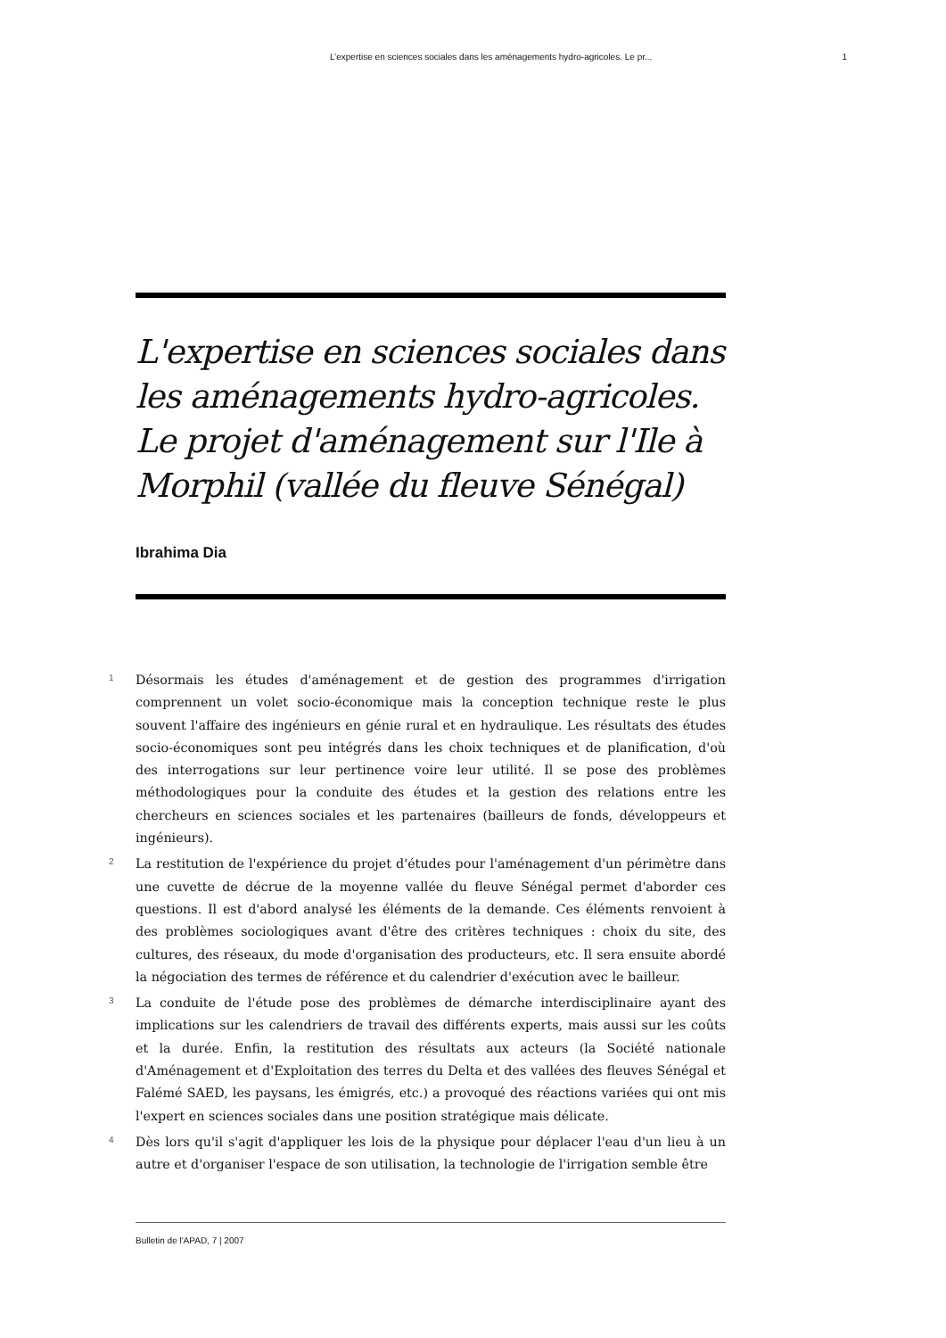L’expertise en sciences sociales dans les aménagements hydro-agricoles. Le pr... 1
L'expertise en sciences sociales dans les aménagements hydro-agricoles. Le projet d'aménagement sur l'Ile à Morphil (vallée du fleuve Sénégal)
Ibrahima Dia
1
Désormais les études d'aménagement et de gestion des programmes d'irrigation comprennent un volet socio-économique mais la conception technique reste le plus souvent l'affaire des ingénieurs en génie rural et en hydraulique. Les résultats des études socio-économiques sont peu intégrés dans les choix techniques et de planification, d'où des interrogations sur leur pertinence voire leur utilité. Il se pose des problèmes méthodologiques pour la conduite des études et la gestion des relations entre les chercheurs en sciences sociales et les partenaires (bailleurs de fonds, développeurs et ingénieurs).
2
La restitution de l'expérience du projet d'études pour l'aménagement d'un périmètre dans une cuvette de décrue de la moyenne vallée du fleuve Sénégal permet d'aborder ces questions. Il est d'abord analysé les éléments de la demande. Ces éléments renvoient à des problèmes sociologiques avant d'être des critères techniques : choix du site, des cultures, des réseaux, du mode d'organisation des producteurs, etc. Il sera ensuite abordé la négociation des termes de référence et du calendrier d'exécution avec le bailleur.
3
La conduite de l'étude pose des problèmes de démarche interdisciplinaire ayant des implications sur les calendriers de travail des différents experts, mais aussi sur les coûts et la durée. Enfin, la restitution des résultats aux acteurs (la Société nationale d'Aménagement et d'Exploitation des terres du Delta et des vallées des fleuves Sénégal et Falémé SAED, les paysans, les émigrés, etc.) a provoqué des réactions variées qui ont mis l'expert en sciences sociales dans une position stratégique mais délicate.
4
Dès lors qu'il s'agit d'appliquer les lois de la physique pour déplacer l'eau d'un lieu à un autre et d'organiser l'espace de son utilisation, la technologie de l'irrigation semble être
Bulletin de l'APAD, 7 | 2007